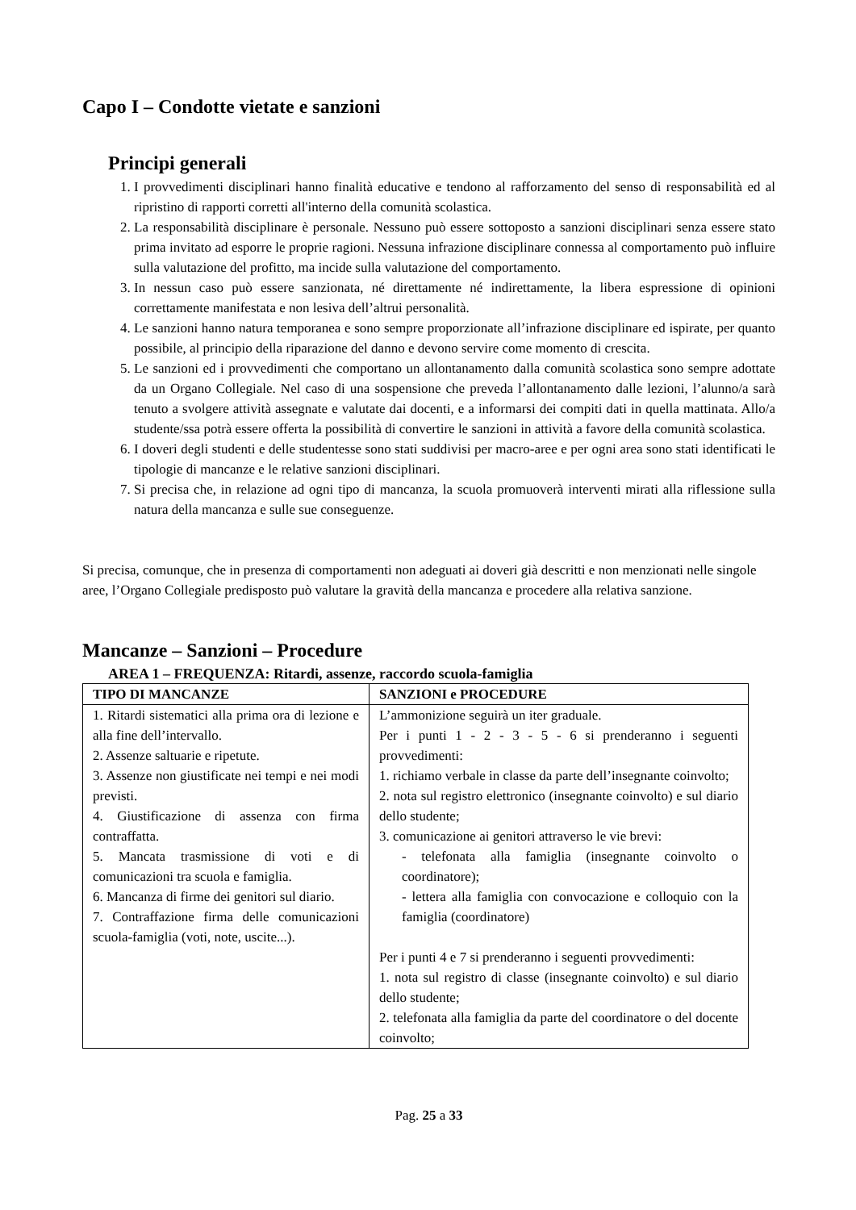Capo I – Condotte vietate e sanzioni
Principi generali
1. I provvedimenti disciplinari hanno finalità educative e tendono al rafforzamento del senso di responsabilità ed al ripristino di rapporti corretti all'interno della comunità scolastica.
2. La responsabilità disciplinare è personale. Nessuno può essere sottoposto a sanzioni disciplinari senza essere stato prima invitato ad esporre le proprie ragioni. Nessuna infrazione disciplinare connessa al comportamento può influire sulla valutazione del profitto, ma incide sulla valutazione del comportamento.
3. In nessun caso può essere sanzionata, né direttamente né indirettamente, la libera espressione di opinioni correttamente manifestata e non lesiva dell’altrui personalità.
4. Le sanzioni hanno natura temporanea e sono sempre proporzionate all’infrazione disciplinare ed ispirate, per quanto possibile, al principio della riparazione del danno e devono servire come momento di crescita.
5. Le sanzioni ed i provvedimenti che comportano un allontanamento dalla comunità scolastica sono sempre adottate da un Organo Collegiale. Nel caso di una sospensione che preveda l’allontanamento dalle lezioni, l’alunno/a sarà tenuto a svolgere attività assegnate e valutate dai docenti, e a informarsi dei compiti dati in quella mattinata. Allo/a studente/ssa potrà essere offerta la possibilità di convertire le sanzioni in attività a favore della comunità scolastica.
6. I doveri degli studenti e delle studentesse sono stati suddivisi per macro-aree e per ogni area sono stati identificati le tipologie di mancanze e le relative sanzioni disciplinari.
7. Si precisa che, in relazione ad ogni tipo di mancanza, la scuola promuoverà interventi mirati alla riflessione sulla natura della mancanza e sulle sue conseguenze.
Si precisa, comunque, che in presenza di comportamenti non adeguati ai doveri già descritti e non menzionati nelle singole aree, l’Organo Collegiale predisposto può valutare la gravità della mancanza e procedere alla relativa sanzione.
Mancanze – Sanzioni – Procedure
AREA 1 – FREQUENZA: Ritardi, assenze, raccordo scuola-famiglia
| TIPO DI MANCANZE | SANZIONI e PROCEDURE |
| --- | --- |
| 1. Ritardi sistematici alla prima ora di lezione e alla fine dell’intervallo. 2. Assenze saltuarie e ripetute. 3. Assenze non giustificate nei tempi e nei modi previsti. 4. Giustificazione di assenza con firma contraffatta. 5. Mancata trasmissione di voti e di comunicazioni tra scuola e famiglia. 6. Mancanza di firme dei genitori sul diario. 7. Contraffazione firma delle comunicazioni scuola-famiglia (voti, note, uscite...). | L’ammonizione seguirà un iter graduale. Per i punti 1 - 2 - 3 - 5 - 6 si prenderanno i seguenti provvedimenti: 1. richiamo verbale in classe da parte dell’insegnante coinvolto; 2. nota sul registro elettronico (insegnante coinvolto) e sul diario dello studente; 3. comunicazione ai genitori attraverso le vie brevi: - telefonata alla famiglia (insegnante coinvolto o coordinatore); - lettera alla famiglia con convocazione e colloquio con la famiglia (coordinatore) Per i punti 4 e 7 si prenderanno i seguenti provvedimenti: 1. nota sul registro di classe (insegnante coinvolto) e sul diario dello studente; 2. telefonata alla famiglia da parte del coordinatore o del docente coinvolto; |
Pag. 25 a 33